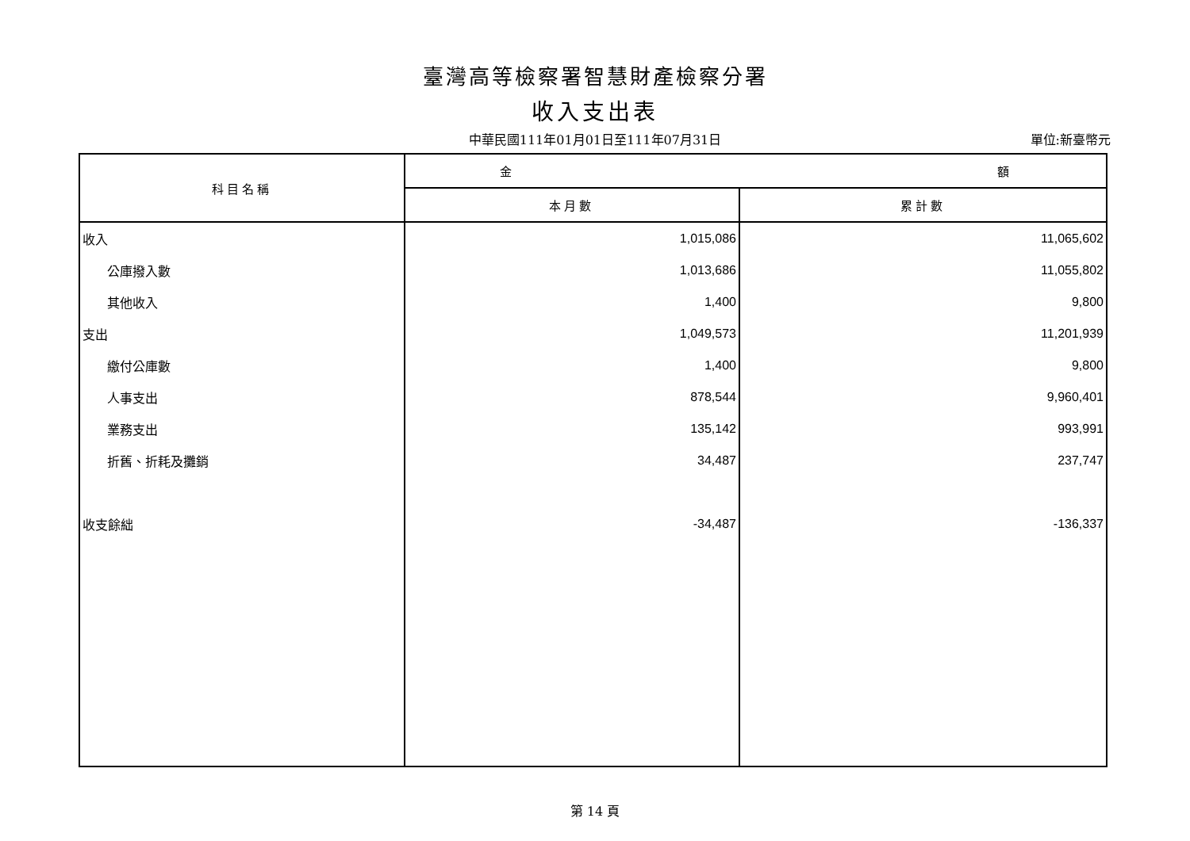臺灣高等檢察署智慧財產檢察分署
收入支出表
中華民國111年01月01日至111年07月31日
單位:新臺幣元
| 科目名稱 | 金 額 | |
| --- | --- | --- |
| | 本月數 | 累計數 |
| 收入 | 1,015,086 | 11,065,602 |
| 公庫撥入數 | 1,013,686 | 11,055,802 |
| 其他收入 | 1,400 | 9,800 |
| 支出 | 1,049,573 | 11,201,939 |
| 繳付公庫數 | 1,400 | 9,800 |
| 人事支出 | 878,544 | 9,960,401 |
| 業務支出 | 135,142 | 993,991 |
| 折舊、折耗及攤銷 | 34,487 | 237,747 |
| 收支餘絀 | -34,487 | -136,337 |
第 14 頁